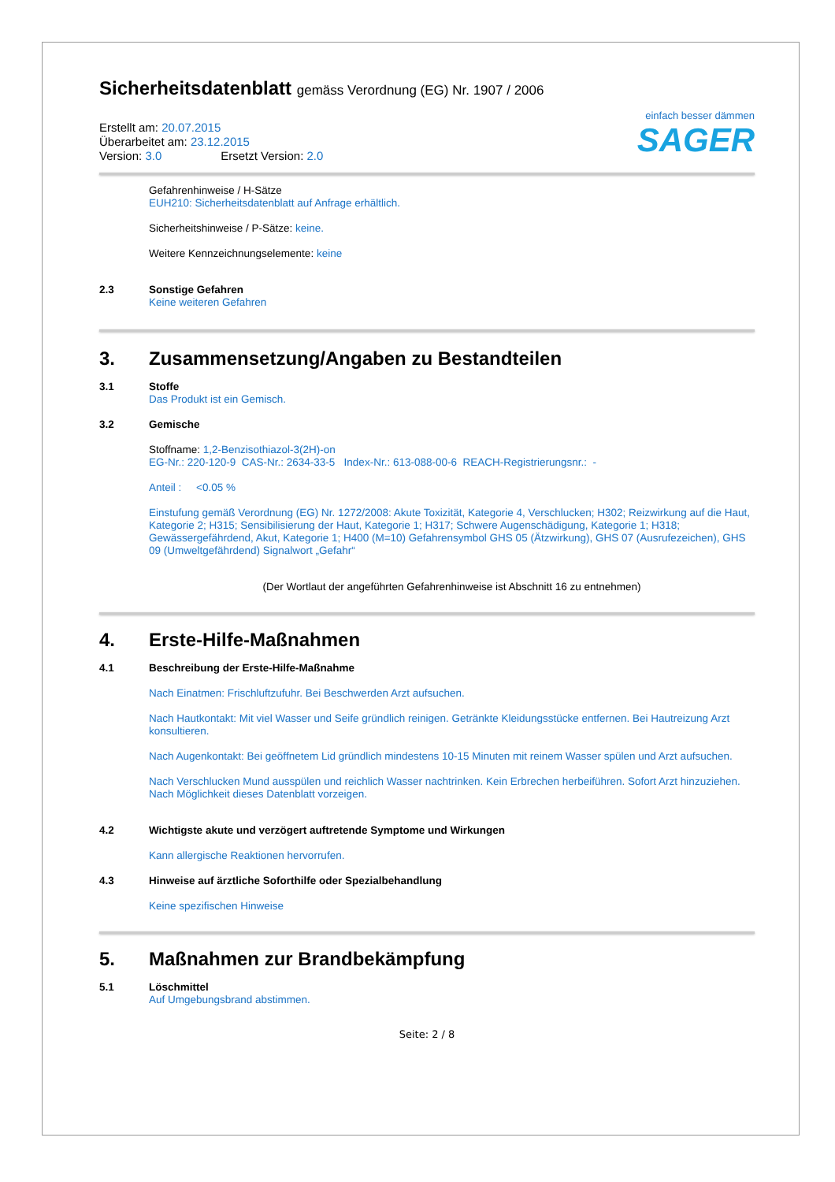einfach besser dämmen
SAGER
Sicherheitsdatenblatt gemäss Verordnung (EG) Nr. 1907 / 2006
Erstellt am: 20.07.2015
Überarbeitet am: 23.12.2015
Version: 3.0 Ersetzt Version: 2.0
Gefahrenhinweise / H-Sätze
EUH210: Sicherheitsdatenblatt auf Anfrage erhältlich.
Sicherheitshinweise / P-Sätze: keine.
Weitere Kennzeichnungselemente: keine
2.3 Sonstige Gefahren
Keine weiteren Gefahren
3. Zusammensetzung/Angaben zu Bestandteilen
3.1 Stoffe
Das Produkt ist ein Gemisch.
3.2 Gemische
Stoffname: 1,2-Benzisothiazol-3(2H)-on
EG-Nr.: 220-120-9 CAS-Nr.: 2634-33-5 Index-Nr.: 613-088-00-6 REACH-Registrierungsnr.: -
Anteil : <0.05 %
Einstufung gemäß Verordnung (EG) Nr. 1272/2008: Akute Toxizität, Kategorie 4, Verschlucken; H302; Reizwirkung auf die Haut, Kategorie 2; H315; Sensibilisierung der Haut, Kategorie 1; H317; Schwere Augenschädigung, Kategorie 1; H318; Gewässergefährdend, Akut, Kategorie 1; H400 (M=10) Gefahrensymbol GHS 05 (Ätzwirkung), GHS 07 (Ausrufezeichen), GHS 09 (Umweltgefährdend) Signalwort „Gefahr“
(Der Wortlaut der angeführten Gefahrenhinweise ist Abschnitt 16 zu entnehmen)
4. Erste-Hilfe-Maßnahmen
4.1 Beschreibung der Erste-Hilfe-Maßnahme
Nach Einatmen: Frischluftzufuhr. Bei Beschwerden Arzt aufsuchen.
Nach Hautkontakt: Mit viel Wasser und Seife gründlich reinigen. Getränkte Kleidungsstücke entfernen. Bei Hautreizung Arzt konsultieren.
Nach Augenkontakt: Bei geöffnetem Lid gründlich mindestens 10-15 Minuten mit reinem Wasser spülen und Arzt aufsuchen.
Nach Verschlucken Mund ausspülen und reichlich Wasser nachtrinken. Kein Erbrechen herbeiführen. Sofort Arzt hinzuziehen. Nach Möglichkeit dieses Datenblatt vorzeigen.
4.2 Wichtigste akute und verzögert auftretende Symptome und Wirkungen
Kann allergische Reaktionen hervorrufen.
4.3 Hinweise auf ärztliche Soforthilfe oder Spezialbehandlung
Keine spezifischen Hinweise
5. Maßnahmen zur Brandbekämpfung
5.1 Löschmittel
Auf Umgebungsbrand abstimmen.
Seite: 2 / 8